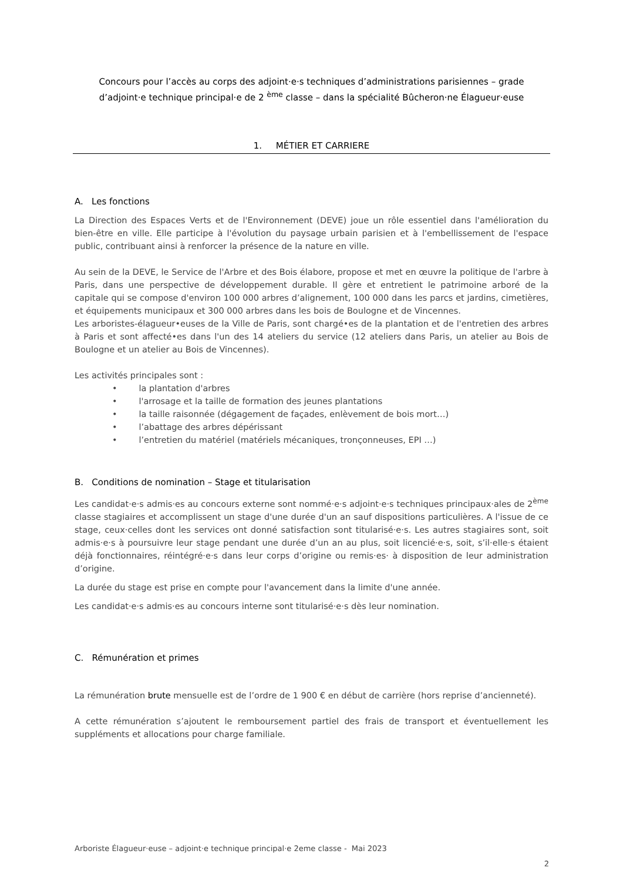Concours pour l’accès au corps des adjoint·e·s techniques d’administrations parisiennes – grade d’adjoint·e technique principal·e de 2 <sup>ème</sup> classe – dans la spécialité Bûcheron·ne Élagueur·euse
1. MÉTIER ET CARRIERE
A. Les fonctions
La Direction des Espaces Verts et de l'Environnement (DEVE) joue un rôle essentiel dans l'amélioration du bien-être en ville. Elle participe à l'évolution du paysage urbain parisien et à l'embellissement de l'espace public, contribuant ainsi à renforcer la présence de la nature en ville.
Au sein de la DEVE, le Service de l'Arbre et des Bois élabore, propose et met en œuvre la politique de l'arbre à Paris, dans une perspective de développement durable. Il gère et entretient le patrimoine arboré de la capitale qui se compose d'environ 100 000 arbres d’alignement, 100 000 dans les parcs et jardins, cimetières, et équipements municipaux et 300 000 arbres dans les bois de Boulogne et de Vincennes.
Les arboristes-élagueur•euses de la Ville de Paris, sont chargé•es de la plantation et de l'entretien des arbres à Paris et sont affecté•es dans l'un des 14 ateliers du service (12 ateliers dans Paris, un atelier au Bois de Boulogne et un atelier au Bois de Vincennes).
Les activités principales sont :
• la plantation d'arbres
• l'arrosage et la taille de formation des jeunes plantations
• la taille raisonnée (dégagement de façades, enlèvement de bois mort…)
• l’abattage des arbres dépérissant
• l’entretien du matériel (matériels mécaniques, tronçonneuses, EPI …)
B. Conditions de nomination – Stage et titularisation
Les candidat·e·s admis·es au concours externe sont nommé·e·s adjoint·e·s techniques principaux·ales de 2<sup>ème</sup> classe stagiaires et accomplissent un stage d'une durée d'un an sauf dispositions particulières. A l'issue de ce stage, ceux·celles dont les services ont donné satisfaction sont titularisé·e·s. Les autres stagiaires sont, soit admis·e·s à poursuivre leur stage pendant une durée d’un an au plus, soit licencié·e·s, soit, s’il·elle·s étaient déjà fonctionnaires, réintégré·e·s dans leur corps d’origine ou remis·es· à disposition de leur administration d’origine.
La durée du stage est prise en compte pour l'avancement dans la limite d'une année.
Les candidat·e·s admis·es au concours interne sont titularisé·e·s dès leur nomination.
C. Rémunération et primes
La rémunération brute mensuelle est de l’ordre de 1 900 € en début de carrière (hors reprise d’ancienneté).
A cette rémunération s’ajoutent le remboursement partiel des frais de transport et éventuellement les suppléments et allocations pour charge familiale.
Arboriste Élagueur·euse – adjoint·e technique principal·e 2eme classe - Mai 2023
2